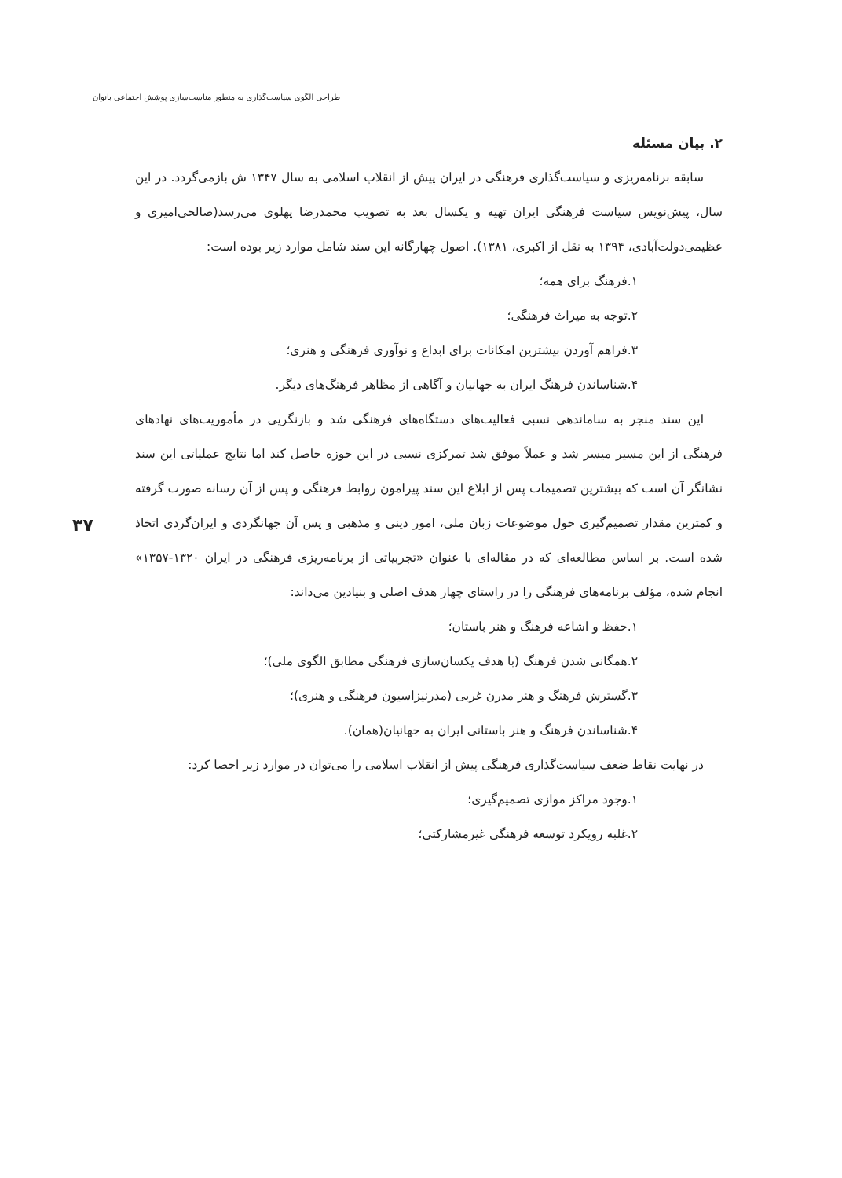طراحی الگوی سیاست‌گذاری به منظور مناسب‌سازی پوشش اجتماعی بانوان
۳۷
۲. بیان مسئله
سابقه برنامه‌ریزی و سیاست‌گذاری فرهنگی در ایران پیش از انقلاب اسلامی به سال ۱۳۴۷ ش بازمی‌گردد. در این سال، پیش‌نویس سیاست فرهنگی ایران تهیه و یکسال بعد به تصویب محمدرضا پهلوی می‌رسد(صالحی‌امیری و عظیمی‌دولت‌آبادی، ۱۳۹۴ به نقل از اکبری، ۱۳۸۱). اصول چهارگانه این سند شامل موارد زیر بوده است:
۱.فرهنگ برای همه؛
۲.توجه به میراث فرهنگی؛
۳.فراهم آوردن بیشترین امکانات برای ابداع و نوآوری فرهنگی و هنری؛
۴.شناساندن فرهنگ ایران به جهانیان و آگاهی از مظاهر فرهنگ‌های دیگر.
این سند منجر به ساماندهی نسبی فعالیت‌های دستگاه‌های فرهنگی شد و بازنگریی در مأموریت‌های نهادهای فرهنگی از این مسیر میسر شد و عملاً موفق شد تمرکزی نسبی در این حوزه حاصل کند اما نتایج عملیاتی این سند نشانگر آن است که بیشترین تصمیمات پس از ابلاغ این سند پیرامون روابط فرهنگی و پس از آن رسانه صورت گرفته و کمترین مقدار تصمیم‌گیری حول موضوعات زبان ملی، امور دینی و مذهبی و پس آن جهانگردی و ایران‌گردی اتخاذ شده است. بر اساس مطالعه‌ای که در مقاله‌ای با عنوان «تجربیاتی از برنامه‌ریزی فرهنگی در ایران ۱۳۲۰-۱۳۵۷» انجام شده، مؤلف برنامه‌های فرهنگی را در راستای چهار هدف اصلی و بنیادین می‌داند:
۱.حفظ و اشاعه فرهنگ و هنر باستان؛
۲.همگانی شدن فرهنگ (با هدف یکسان‌سازی فرهنگی مطابق الگوی ملی)؛
۳.گسترش فرهنگ و هنر مدرن غربی (مدرنیزاسیون فرهنگی و هنری)؛
۴.شناساندن فرهنگ و هنر باستانی ایران به جهانیان(همان).
در نهایت نقاط ضعف سیاست‌گذاری فرهنگی پیش از انقلاب اسلامی را می‌توان در موارد زیر احصا کرد:
۱.وجود مراکز موازی تصمیم‌گیری؛
۲.غلبه رویکرد توسعه فرهنگی غیرمشارکتی؛